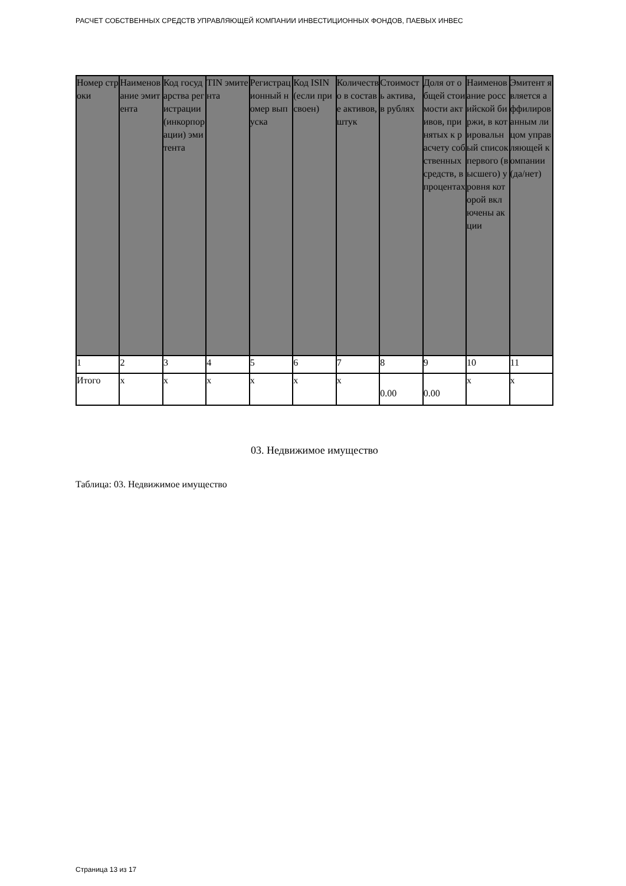РАСЧЕТ СОБСТВЕННЫХ СРЕДСТВ УПРАВЛЯЮЩЕЙ КОМПАНИИ ИНВЕСТИЦИОННЫХ ФОНДОВ, ПАЕВЫХ ИНВЕС
| Номер строки | Наименование эмитента | Код государства регистрации (инкорпорации) эмитента | TIN эмитента | Регистрационный номер выпуска | Код ISIN (если присвоен) | Количество в составе активов, штук | Стоимость актива, в рублях | Доля от общей стоимости активов, принятых к расчету собственных средств, в процентах | Наименование российской биржи, в котировальный список первого (высшего) уровня которой включены акции | Эмитент является аффилированным лицом управляющей компании (да/нет) |
| --- | --- | --- | --- | --- | --- | --- | --- | --- | --- | --- |
| 1 | 2 | 3 | 4 | 5 | 6 | 7 | 8 | 9 | 10 | 11 |
| Итого | x | x | x | x | x | x | 0.00 | 0.00 | x | x |
03. Недвижимое имущество
Таблица: 03. Недвижимое имущество
Страница 13 из 17